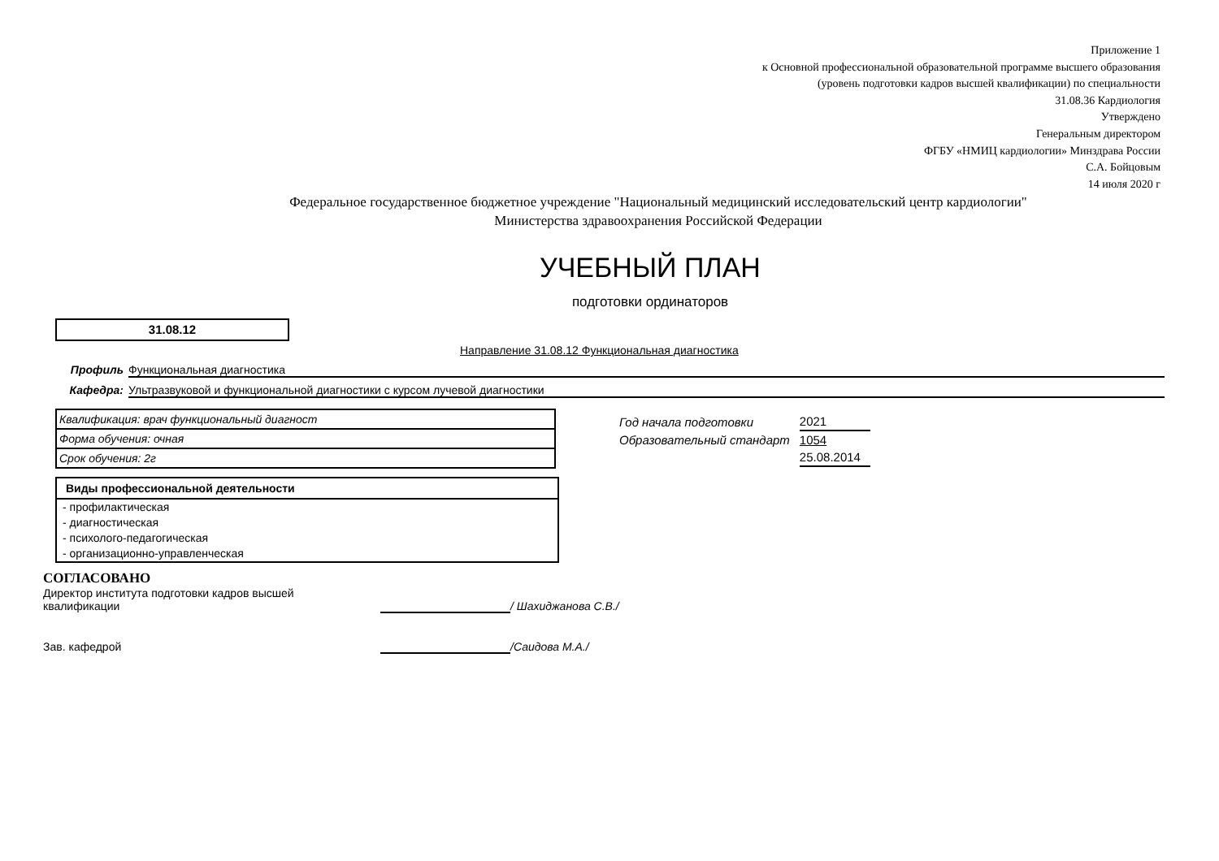Приложение 1
к Основной профессиональной образовательной программе высшего образования
(уровень подготовки кадров высшей квалификации) по специальности
31.08.36 Кардиология
Утверждено
Генеральным директором
ФГБУ «НМИЦ кардиологии» Минздрава России
С.А. Бойцовым
14 июля 2020 г
Федеральное государственное бюджетное учреждение "Национальный медицинский исследовательский центр кардиологии"
Министерства здравоохранения Российской Федерации
УЧЕБНЫЙ ПЛАН
подготовки ординаторов
31.08.12
Направление 31.08.12 Функциональная диагностика
Профиль Функциональная диагностика
Кафедра: Ультразвуковой и функциональной диагностики с курсом лучевой диагностики
| Квалификация: врач функциональный диагност |
| Форма обучения: очная |
| Срок обучения: 2г |
Виды профессиональной деятельности
- профилактическая
- диагностическая
- психолого-педагогическая
- организационно-управленческая
| Год начала подготовки | 2021 |
| Образовательный стандарт | 1054 |
| | 25.08.2014 |
СОГЛАСОВАНО
| Директор института подготовки кадров высшей квалификации | | / Шахиджанова С.В./ |
| Зав. кафедрой | | /Саидова М.А./ |